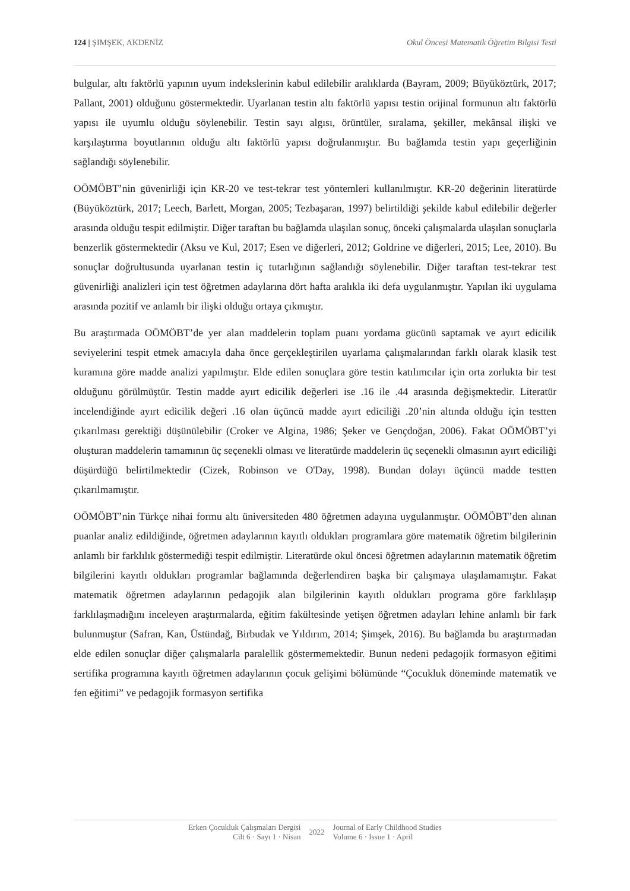124 | ŞIMŞEK, AKDENİZ Okul Öncesi Matematik Öğretim Bilgisi Testi
bulgular, altı faktörlü yapının uyum indekslerinin kabul edilebilir aralıklarda (Bayram, 2009; Büyüköztürk, 2017; Pallant, 2001) olduğunu göstermektedir. Uyarlanan testin altı faktörlü yapısı testin orijinal formunun altı faktörlü yapısı ile uyumlu olduğu söylenebilir. Testin sayı algısı, örüntüler, sıralama, şekiller, mekânsal ilişki ve karşılaştırma boyutlarının olduğu altı faktörlü yapısı doğrulanmıştır. Bu bağlamda testin yapı geçerliğinin sağlandığı söylenebilir.
OÖMÖBT’nin güvenirliği için KR-20 ve test-tekrar test yöntemleri kullanılmıştır. KR-20 değerinin literatürde (Büyüköztürk, 2017; Leech, Barlett, Morgan, 2005; Tezbaşaran, 1997) belirtildiği şekilde kabul edilebilir değerler arasında olduğu tespit edilmiştir. Diğer taraftan bu bağlamda ulaşılan sonuç, önceki çalışmalarda ulaşılan sonuçlarla benzerlik göstermektedir (Aksu ve Kul, 2017; Esen ve diğerleri, 2012; Goldrine ve diğerleri, 2015; Lee, 2010). Bu sonuçlar doğrultusunda uyarlanan testin iç tutarlığının sağlandığı söylenebilir. Diğer taraftan test-tekrar test güvenirliği analizleri için test öğretmen adaylarına dört hafta aralıkla iki defa uygulanmıştır. Yapılan iki uygulama arasında pozitif ve anlamlı bir ilişki olduğu ortaya çıkmıştır.
Bu araştırmada OÖMÖBT’de yer alan maddelerin toplam puanı yordama gücünü saptamak ve ayırt edicilik seviyelerini tespit etmek amacıyla daha önce gerçekleştirilen uyarlama çalışmalarından farklı olarak klasik test kuramına göre madde analizi yapılmıştır. Elde edilen sonuçlara göre testin katılımcılar için orta zorlukta bir test olduğunu görülmüştür. Testin madde ayırt edicilik değerleri ise .16 ile .44 arasında değişmektedir. Literatür incelendiğinde ayırt edicilik değeri .16 olan üçüncü madde ayırt ediciliği .20’nin altında olduğu için testten çıkarılması gerektiği düşünülebilir (Croker ve Algina, 1986; Şeker ve Gençdoğan, 2006). Fakat OÖMÖBT’yi oluşturan maddelerin tamamının üç seçenekli olması ve literatürde maddelerin üç seçenekli olmasının ayırt ediciliği düşürdüğü belirtilmektedir (Cizek, Robinson ve O'Day, 1998). Bundan dolayı üçüncü madde testten çıkarılmamıştır.
OÖMÖBT’nin Türkçe nihai formu altı üniversiteden 480 öğretmen adayına uygulanmıştır. OÖMÖBT’den alınan puanlar analiz edildiğinde, öğretmen adaylarının kayıtlı oldukları programlara göre matematik öğretim bilgilerinin anlamlı bir farklılık göstermediği tespit edilmiştir. Literatürde okul öncesi öğretmen adaylarının matematik öğretim bilgilerini kayıtlı oldukları programlar bağlamında değerlendiren başka bir çalışmaya ulaşılamamıştır. Fakat matematik öğretmen adaylarının pedagojik alan bilgilerinin kayıtlı oldukları programa göre farklılaşıp farklılaşmadığını inceleyen araştırmalarda, eğitim fakültesinde yetişen öğretmen adayları lehine anlamlı bir fark bulunmuştur (Safran, Kan, Üstündağ, Birbudak ve Yıldırım, 2014; Şimşek, 2016). Bu bağlamda bu araştırmadan elde edilen sonuçlar diğer çalışmalarla paralellik göstermemektedir. Bunun nedeni pedagojik formasyon eğitimi sertifika programına kayıtlı öğretmen adaylarının çocuk gelişimi bölümünde “Çocukluk döneminde matematik ve fen eğitimi” ve pedagojik formasyon sertifika
Erken Çocukluk Çalışmaları Dergisi
Cilt 6 · Sayı 1 · Nisan
2022
Journal of Early Childhood Studies
Volume 6 · Issue 1 · April